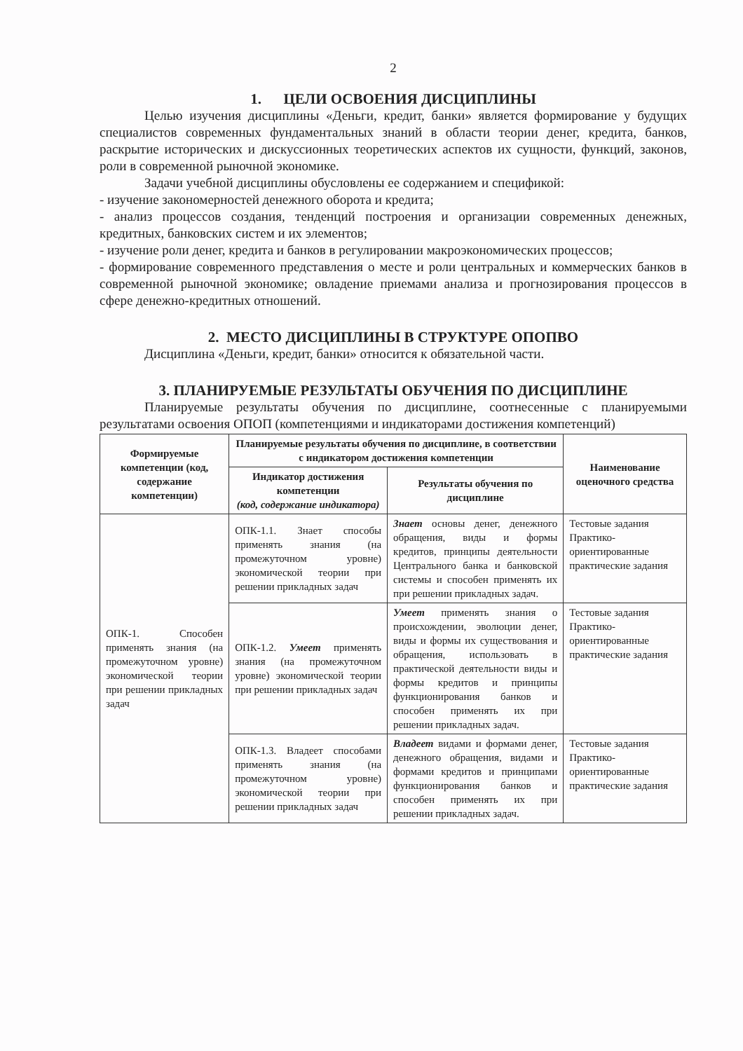2
1. ЦЕЛИ ОСВОЕНИЯ ДИСЦИПЛИНЫ
Целью изучения дисциплины «Деньги, кредит, банки» является формирование у будущих специалистов современных фундаментальных знаний в области теории денег, кредита, банков, раскрытие исторических и дискуссионных теоретических аспектов их сущности, функций, законов, роли в современной рыночной экономике.
Задачи учебной дисциплины обусловлены ее содержанием и спецификой:
- изучение закономерностей денежного оборота и кредита;
- анализ процессов создания, тенденций построения и организации современных денежных, кредитных, банковских систем и их элементов;
- изучение роли денег, кредита и банков в регулировании макроэкономических процессов;
- формирование современного представления о месте и роли центральных и коммерческих банков в современной рыночной экономике; овладение приемами анализа и прогнозирования процессов в сфере денежно-кредитных отношений.
2. МЕСТО ДИСЦИПЛИНЫ В СТРУКТУРЕ ОПОПВО
Дисциплина «Деньги, кредит, банки» относится к обязательной части.
3. ПЛАНИРУЕМЫЕ РЕЗУЛЬТАТЫ ОБУЧЕНИЯ ПО ДИСЦИПЛИНЕ
Планируемые результаты обучения по дисциплине, соотнесенные с планируемыми результатами освоения ОПОП (компетенциями и индикаторами достижения компетенций)
| Формируемые компетенции (код, содержание компетенции) | Планируемые результаты обучения по дисциплине, в соответствии с индикатором достижения компетенции | | Наименование оценочного средства |
| --- | --- | --- | --- |
| | Индикатор достижения компетенции (код, содержание индикатора) | Результаты обучения по дисциплине | |
| ОПК-1. Способен применять знания (на промежуточном уровне) экономической теории при решении прикладных задач | ОПК-1.1. Знает способы применять знания (на промежуточном уровне) экономической теории при решении прикладных задач | Знает основы денег, денежного обращения, виды и формы кредитов, принципы деятельности Центрального банка и банковской системы и способен применять их при решении прикладных задач. | Тестовые задания Практико-ориентированные практические задания |
| | ОПК-1.2. Умеет применять знания (на промежуточном уровне) экономической теории при решении прикладных задач | Умеет применять знания о происхождении, эволюции денег, виды и формы их существования и обращения, использовать в практической деятельности виды и формы кредитов и принципы функционирования банков и способен применять их при решении прикладных задач. | Тестовые задания Практико-ориентированные практические задания |
| | ОПК-1.3. Владеет способами применять знания (на промежуточном уровне) экономической теории при решении прикладных задач | Владеет видами и формами денег, денежного обращения, видами и формами кредитов и принципами функционирования банков и способен применять их при решении прикладных задач. | Тестовые задания Практико-ориентированные практические задания |